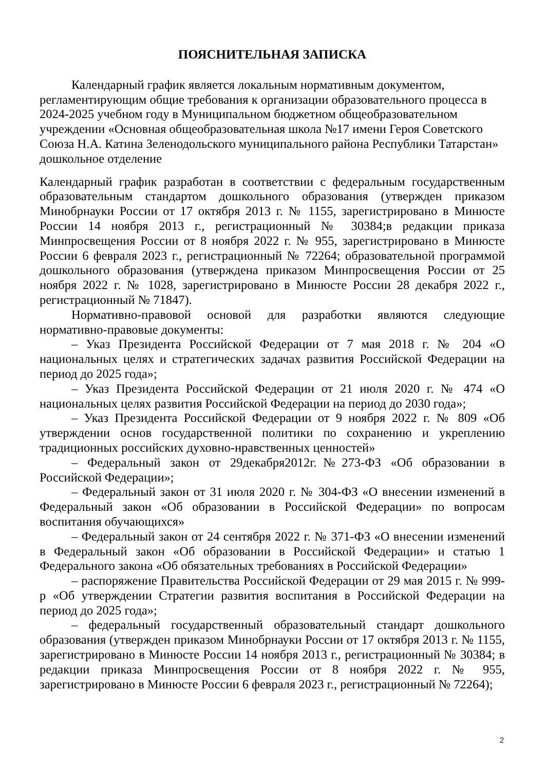ПОЯСНИТЕЛЬНАЯ ЗАПИСКА
Календарный график является локальным нормативным документом, регламентирующим общие требования к организации образовательного процесса в 2024-2025 учебном году в Муниципальном бюджетном общеобразовательном учреждении «Основная общеобразовательная школа №17 имени Героя Советского Союза Н.А. Катина Зеленодольского муниципального района Республики Татарстан» дошкольное отделение
Календарный график разработан в соответствии с федеральным государственным образовательным стандартом дошкольного образования (утвержден приказом Минобрнауки России от 17 октября 2013 г. № 1155, зарегистрировано в Минюсте России 14 ноября 2013 г., регистрационный № 30384;в редакции приказа Минпросвещения России от 8 ноября 2022 г. № 955, зарегистрировано в Минюсте России 6 февраля 2023 г., регистрационный № 72264; образовательной программой дошкольного образования (утверждена приказом Минпросвещения России от 25 ноября 2022 г. № 1028, зарегистрировано в Минюсте России 28 декабря 2022 г., регистрационный № 71847).
Нормативно-правовой основой для разработки являются следующие нормативно-правовые документы:
– Указ Президента Российской Федерации от 7 мая 2018 г. № 204 «О национальных целях и стратегических задачах развития Российской Федерации на период до 2025 года»;
– Указ Президента Российской Федерации от 21 июля 2020 г. № 474 «О национальных целях развития Российской Федерации на период до 2030 года»;
– Указ Президента Российской Федерации от 9 ноября 2022 г. № 809 «Об утверждении основ государственной политики по сохранению и укреплению традиционных российских духовно-нравственных ценностей»
– Федеральный закон от 29декабря2012г.№273-ФЗ «Об образовании в Российской Федерации»;
– Федеральный закон от 31 июля 2020 г. № 304-ФЗ «О внесении изменений в Федеральный закон «Об образовании в Российской Федерации» по вопросам воспитания обучающихся»
– Федеральный закон от 24 сентября 2022 г. № 371-ФЗ «О внесении изменений в Федеральный закон «Об образовании в Российской Федерации» и статью 1 Федерального закона «Об обязательных требованиях в Российской Федерации»
– распоряжение Правительства Российской Федерации от 29 мая 2015 г. № 999-р «Об утверждении Стратегии развития воспитания в Российской Федерации на период до 2025 года»;
– федеральный государственный образовательный стандарт дошкольного образования (утвержден приказом Минобрнауки России от 17 октября 2013 г. № 1155, зарегистрировано в Минюсте России 14 ноября 2013 г., регистрационный № 30384; в редакции приказа Минпросвещения России от 8 ноября 2022 г. № 955, зарегистрировано в Минюсте России 6 февраля 2023 г., регистрационный № 72264);
2